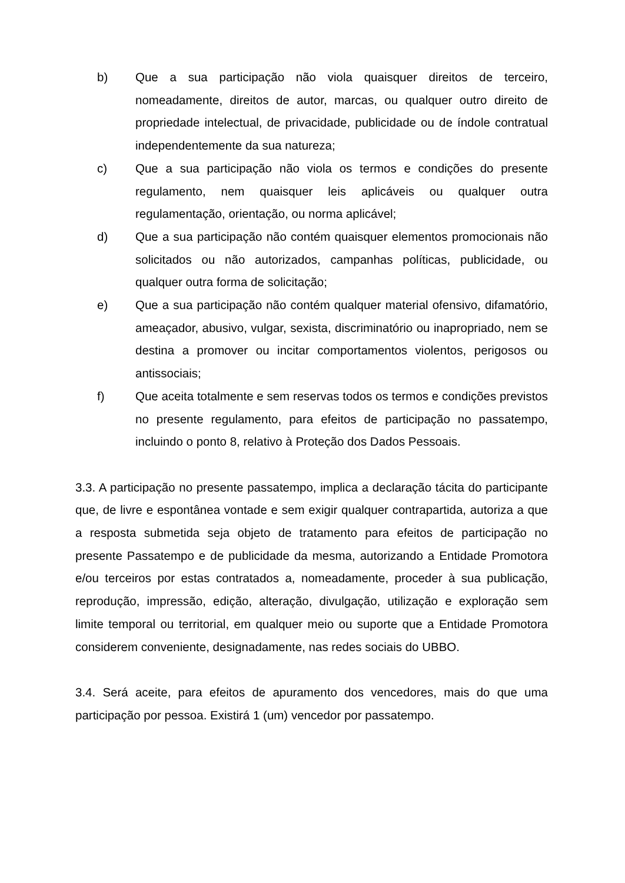b) Que a sua participação não viola quaisquer direitos de terceiro, nomeadamente, direitos de autor, marcas, ou qualquer outro direito de propriedade intelectual, de privacidade, publicidade ou de índole contratual independentemente da sua natureza;
c) Que a sua participação não viola os termos e condições do presente regulamento, nem quaisquer leis aplicáveis ou qualquer outra regulamentação, orientação, ou norma aplicável;
d) Que a sua participação não contém quaisquer elementos promocionais não solicitados ou não autorizados, campanhas políticas, publicidade, ou qualquer outra forma de solicitação;
e) Que a sua participação não contém qualquer material ofensivo, difamatório, ameaçador, abusivo, vulgar, sexista, discriminatório ou inapropriado, nem se destina a promover ou incitar comportamentos violentos, perigosos ou antissociais;
f) Que aceita totalmente e sem reservas todos os termos e condições previstos no presente regulamento, para efeitos de participação no passatempo, incluindo o ponto 8, relativo à Proteção dos Dados Pessoais.
3.3. A participação no presente passatempo, implica a declaração tácita do participante que, de livre e espontânea vontade e sem exigir qualquer contrapartida, autoriza a que a resposta submetida seja objeto de tratamento para efeitos de participação no presente Passatempo e de publicidade da mesma, autorizando a Entidade Promotora e/ou terceiros por estas contratados a, nomeadamente, proceder à sua publicação, reprodução, impressão, edição, alteração, divulgação, utilização e exploração sem limite temporal ou territorial, em qualquer meio ou suporte que a Entidade Promotora considerem conveniente, designadamente, nas redes sociais do UBBO.
3.4. Será aceite, para efeitos de apuramento dos vencedores, mais do que uma participação por pessoa. Existirá 1 (um) vencedor por passatempo.